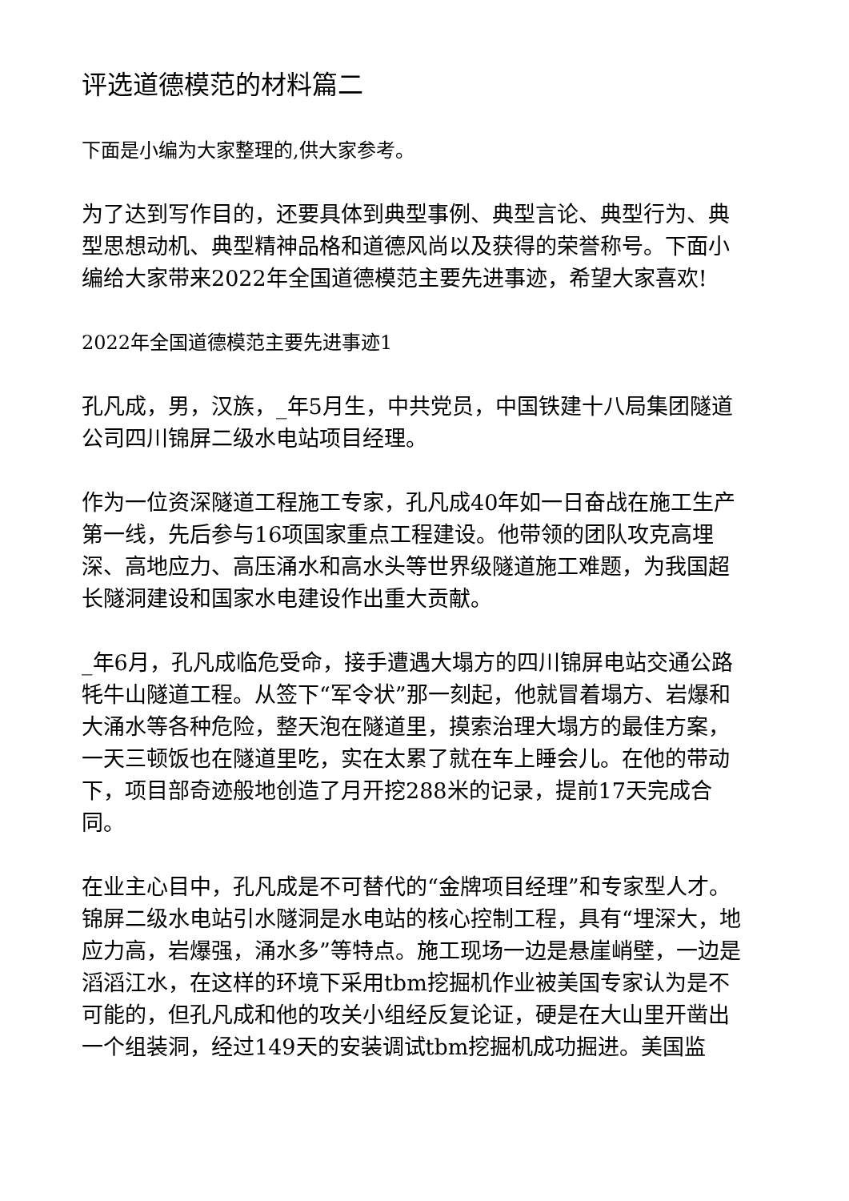评选道德模范的材料篇二
下面是小编为大家整理的,供大家参考。
为了达到写作目的，还要具体到典型事例、典型言论、典型行为、典型思想动机、典型精神品格和道德风尚以及获得的荣誉称号。下面小编给大家带来2022年全国道德模范主要先进事迹，希望大家喜欢!
2022年全国道德模范主要先进事迹1
孔凡成，男，汉族，_年5月生，中共党员，中国铁建十八局集团隧道公司四川锦屏二级水电站项目经理。
作为一位资深隧道工程施工专家，孔凡成40年如一日奋战在施工生产第一线，先后参与16项国家重点工程建设。他带领的团队攻克高埋深、高地应力、高压涌水和高水头等世界级隧道施工难题，为我国超长隧洞建设和国家水电建设作出重大贡献。
_年6月，孔凡成临危受命，接手遭遇大塌方的四川锦屏电站交通公路牦牛山隧道工程。从签下“军令状”那一刻起，他就冒着塌方、岩爆和大涌水等各种危险，整天泡在隧道里，摸索治理大塌方的最佳方案，一天三顿饭也在隧道里吃，实在太累了就在车上睡会儿。在他的带动下，项目部奇迹般地创造了月开挖288米的记录，提前17天完成合同。
在业主心目中，孔凡成是不可替代的“金牌项目经理”和专家型人才。锦屏二级水电站引水隧洞是水电站的核心控制工程，具有“埋深大，地应力高，岩爆强，涌水多”等特点。施工现场一边是悬崖峭壁，一边是滔滔江水，在这样的环境下采用tbm挖掘机作业被美国专家认为是不可能的，但孔凡成和他的攻关小组经反复论证，硬是在大山里开凿出一个组装洞，经过149天的安装调试tbm挖掘机成功掘进。美国监